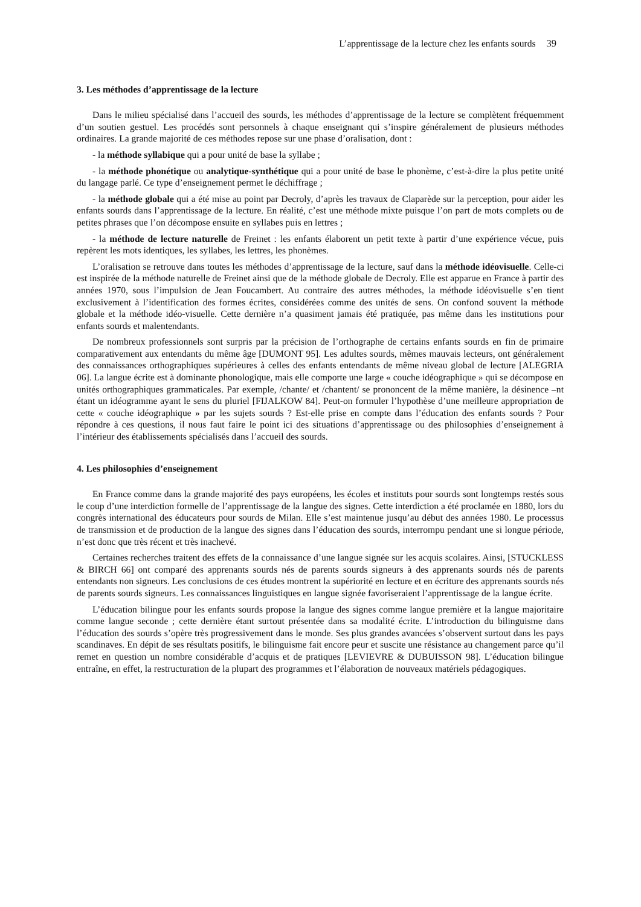L’apprentissage de la lecture chez les enfants sourds 39
3. Les méthodes d’apprentissage de la lecture
Dans le milieu spécialisé dans l’accueil des sourds, les méthodes d’apprentissage de la lecture se complètent fréquemment d’un soutien gestuel. Les procédés sont personnels à chaque enseignant qui s’inspire généralement de plusieurs méthodes ordinaires. La grande majorité de ces méthodes repose sur une phase d’oralisation, dont :
- la méthode syllabique qui a pour unité de base la syllabe ;
- la méthode phonétique ou analytique-synthétique qui a pour unité de base le phonème, c’est-à-dire la plus petite unité du langage parlé. Ce type d’enseignement permet le déchiffrage ;
- la méthode globale qui a été mise au point par Decroly, d’après les travaux de Claparède sur la perception, pour aider les enfants sourds dans l’apprentissage de la lecture. En réalité, c’est une méthode mixte puisque l’on part de mots complets ou de petites phrases que l’on décompose ensuite en syllabes puis en lettres ;
- la méthode de lecture naturelle de Freinet : les enfants élaborent un petit texte à partir d’une expérience vécue, puis repèrent les mots identiques, les syllabes, les lettres, les phonèmes.
L’oralisation se retrouve dans toutes les méthodes d’apprentissage de la lecture, sauf dans la méthode idéovisuelle. Celle-ci est inspirée de la méthode naturelle de Freinet ainsi que de la méthode globale de Decroly. Elle est apparue en France à partir des années 1970, sous l’impulsion de Jean Foucambert. Au contraire des autres méthodes, la méthode idéovisuelle s’en tient exclusivement à l’identification des formes écrites, considérées comme des unités de sens. On confond souvent la méthode globale et la méthode idéo-visuelle. Cette dernière n’a quasiment jamais été pratiquée, pas même dans les institutions pour enfants sourds et malentendants.
De nombreux professionnels sont surpris par la précision de l’orthographe de certains enfants sourds en fin de primaire comparativement aux entendants du même âge [DUMONT 95]. Les adultes sourds, mêmes mauvais lecteurs, ont généralement des connaissances orthographiques supérieures à celles des enfants entendants de même niveau global de lecture [ALEGRIA 06]. La langue écrite est à dominante phonologique, mais elle comporte une large « couche idéographique » qui se décompose en unités orthographiques grammaticales. Par exemple, /chante/ et /chantent/ se prononcent de la même manière, la désinence –nt étant un idéogramme ayant le sens du pluriel [FIJALKOW 84]. Peut-on formuler l’hypothèse d’une meilleure appropriation de cette « couche idéographique » par les sujets sourds ? Est-elle prise en compte dans l’éducation des enfants sourds ? Pour répondre à ces questions, il nous faut faire le point ici des situations d’apprentissage ou des philosophies d’enseignement à l’intérieur des établissements spécialisés dans l’accueil des sourds.
4. Les philosophies d’enseignement
En France comme dans la grande majorité des pays européens, les écoles et instituts pour sourds sont longtemps restés sous le coup d’une interdiction formelle de l’apprentissage de la langue des signes. Cette interdiction a été proclamée en 1880, lors du congrès international des éducateurs pour sourds de Milan. Elle s’est maintenue jusqu’au début des années 1980. Le processus de transmission et de production de la langue des signes dans l’éducation des sourds, interrompu pendant une si longue période, n’est donc que très récent et très inachevé.
Certaines recherches traitent des effets de la connaissance d’une langue signée sur les acquis scolaires. Ainsi, [STUCKLESS & BIRCH 66] ont comparé des apprenants sourds nés de parents sourds signeurs à des apprenants sourds nés de parents entendants non signeurs. Les conclusions de ces études montrent la supériorité en lecture et en écriture des apprenants sourds nés de parents sourds signeurs. Les connaissances linguistiques en langue signée favoriseraient l’apprentissage de la langue écrite.
L’éducation bilingue pour les enfants sourds propose la langue des signes comme langue première et la langue majoritaire comme langue seconde ; cette dernière étant surtout présentée dans sa modalité écrite. L’introduction du bilinguisme dans l’éducation des sourds s’opère très progressivement dans le monde. Ses plus grandes avancées s’observent surtout dans les pays scandinaves. En dépit de ses résultats positifs, le bilinguisme fait encore peur et suscite une résistance au changement parce qu’il remet en question un nombre considérable d’acquis et de pratiques [LEVIEVRE & DUBUISSON 98]. L’éducation bilingue entraîne, en effet, la restructuration de la plupart des programmes et l’élaboration de nouveaux matériels pédagogiques.